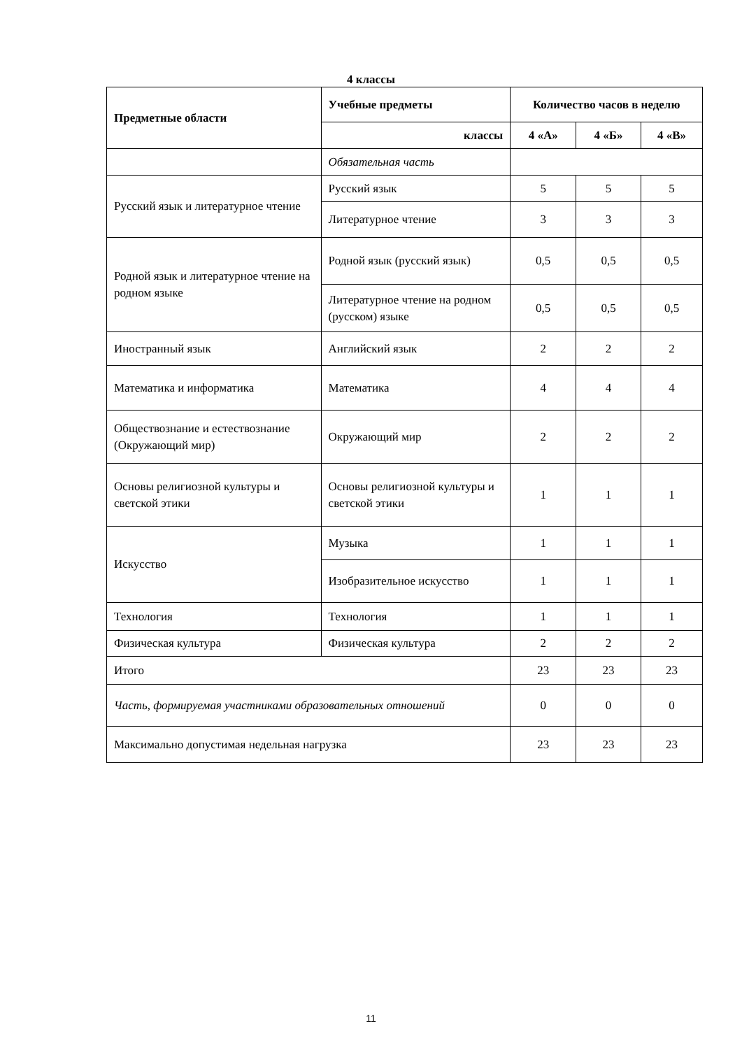4 классы
| Предметные области | Учебные предметы | Количество часов в неделю | | |
| --- | --- | --- | --- | --- |
| | классы | 4 «А» | 4 «Б» | 4 «В» |
| | Обязательная часть | | | |
| Русский язык и литературное чтение | Русский язык | 5 | 5 | 5 |
| | Литературное чтение | 3 | 3 | 3 |
| Родной язык и литературное чтение на родном языке | Родной язык (русский язык) | 0,5 | 0,5 | 0,5 |
| | Литературное чтение на родном (русском) языке | 0,5 | 0,5 | 0,5 |
| Иностранный язык | Английский язык | 2 | 2 | 2 |
| Математика и информатика | Математика | 4 | 4 | 4 |
| Обществознание и естествознание (Окружающий мир) | Окружающий мир | 2 | 2 | 2 |
| Основы религиозной культуры и светской этики | Основы религиозной культуры и светской этики | 1 | 1 | 1 |
| Искусство | Музыка | 1 | 1 | 1 |
| | Изобразительное искусство | 1 | 1 | 1 |
| Технология | Технология | 1 | 1 | 1 |
| Физическая культура | Физическая культура | 2 | 2 | 2 |
| Итого | | 23 | 23 | 23 |
| Часть, формируемая участниками образовательных отношений | | 0 | 0 | 0 |
| Максимально допустимая недельная нагрузка | | 23 | 23 | 23 |
11